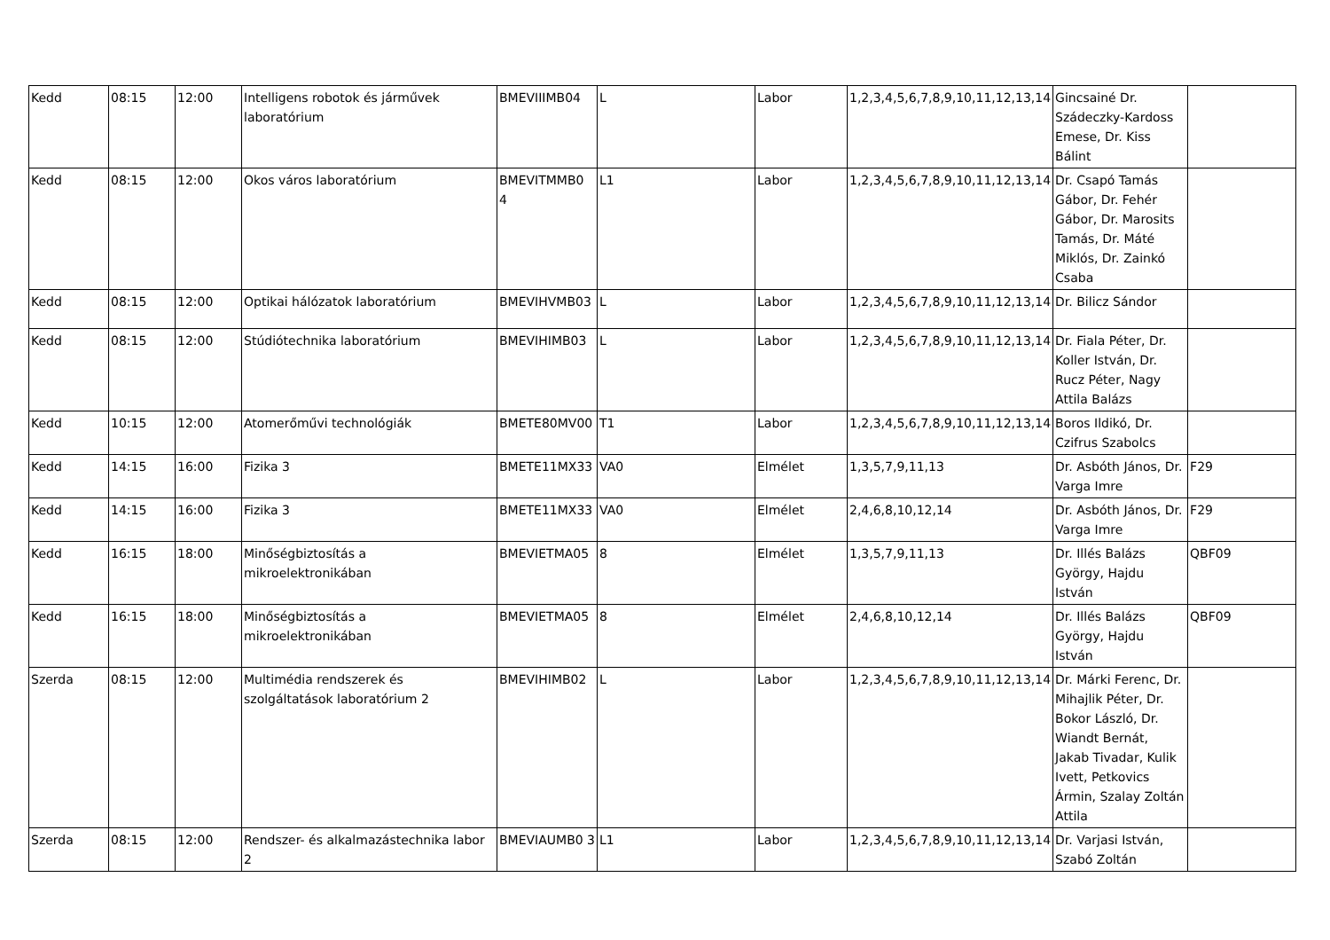| Kedd | 08:15 | 12:00 | Intelligens robotok és járművek laboratórium | BMEVIIIMB04 | L | Labor | 1,2,3,4,5,6,7,8,9,10,11,12,13,14 | Gincsainé Dr. Szádeczky-Kardoss Emese, Dr. Kiss Bálint | |
| Kedd | 08:15 | 12:00 | Okos város laboratórium | BMEVITMMB0 4 | L1 | Labor | 1,2,3,4,5,6,7,8,9,10,11,12,13,14 | Dr. Csapó Tamás Gábor, Dr. Fehér Gábor, Dr. Marosits Tamás, Dr. Máté Miklós, Dr. Zainkó Csaba | |
| Kedd | 08:15 | 12:00 | Optikai hálózatok laboratórium | BMEVIHVMB03 | L | Labor | 1,2,3,4,5,6,7,8,9,10,11,12,13,14 | Dr. Bilicz Sándor | |
| Kedd | 08:15 | 12:00 | Stúdiótechnika laboratórium | BMEVIHIMB03 | L | Labor | 1,2,3,4,5,6,7,8,9,10,11,12,13,14 | Dr. Fiala Péter, Dr. Koller István, Dr. Rucz Péter, Nagy Attila Balázs | |
| Kedd | 10:15 | 12:00 | Atomerőművi technológiák | BMETE80MV00 | T1 | Labor | 1,2,3,4,5,6,7,8,9,10,11,12,13,14 | Boros Ildikó, Dr. Czifrus Szabolcs | |
| Kedd | 14:15 | 16:00 | Fizika 3 | BMETE11MX33 | VA0 | Elmélet | 1,3,5,7,9,11,13 | Dr. Asbóth János, Dr. Varga Imre | F29 |
| Kedd | 14:15 | 16:00 | Fizika 3 | BMETE11MX33 | VA0 | Elmélet | 2,4,6,8,10,12,14 | Dr. Asbóth János, Dr. Varga Imre | F29 |
| Kedd | 16:15 | 18:00 | Minőségbiztosítás a mikroelektronikában | BMEVIETMA05 | 8 | Elmélet | 1,3,5,7,9,11,13 | Dr. Illés Balázs György, Hajdu István | QBF09 |
| Kedd | 16:15 | 18:00 | Minőségbiztosítás a mikroelektronikában | BMEVIETMA05 | 8 | Elmélet | 2,4,6,8,10,12,14 | Dr. Illés Balázs György, Hajdu István | QBF09 |
| Szerda | 08:15 | 12:00 | Multimédia rendszerek és szolgáltatások laboratórium 2 | BMEVIHIMB02 | L | Labor | 1,2,3,4,5,6,7,8,9,10,11,12,13,14 | Dr. Márki Ferenc, Dr. Mihajlik Péter, Dr. Bokor László, Dr. Wiandt Bernát, Jakab Tivadar, Kulik Ivett, Petkovics Ármin, Szalay Zoltán Attila | |
| Szerda | 08:15 | 12:00 | Rendszer- és alkalmazástechnika labor 2 | BMEVIAUMB0 3 | L1 | Labor | 1,2,3,4,5,6,7,8,9,10,11,12,13,14 | Dr. Varjasi István, Szabó Zoltán | |